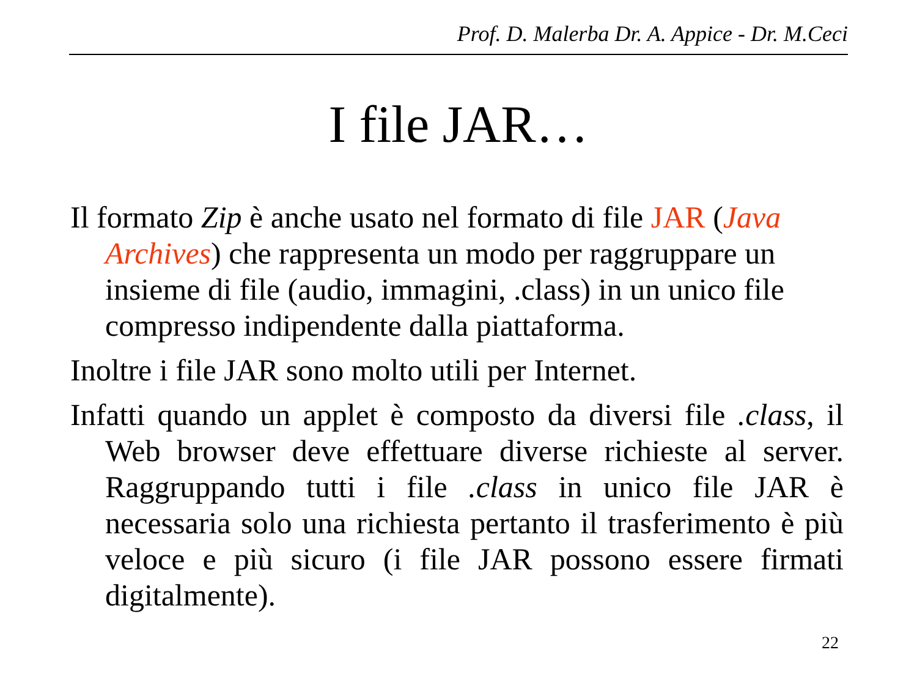Prof. D. Malerba Dr. A. Appice - Dr. M.Ceci
I file JAR…
Il formato Zip è anche usato nel formato di file JAR (Java Archives) che rappresenta un modo per raggruppare un insieme di file (audio, immagini, .class) in un unico file compresso indipendente dalla piattaforma.
Inoltre i file JAR sono molto utili per Internet.
Infatti quando un applet è composto da diversi file .class, il Web browser deve effettuare diverse richieste al server. Raggruppando tutti i file .class in unico file JAR è necessaria solo una richiesta pertanto il trasferimento è più veloce e più sicuro (i file JAR possono essere firmati digitalmente).
22